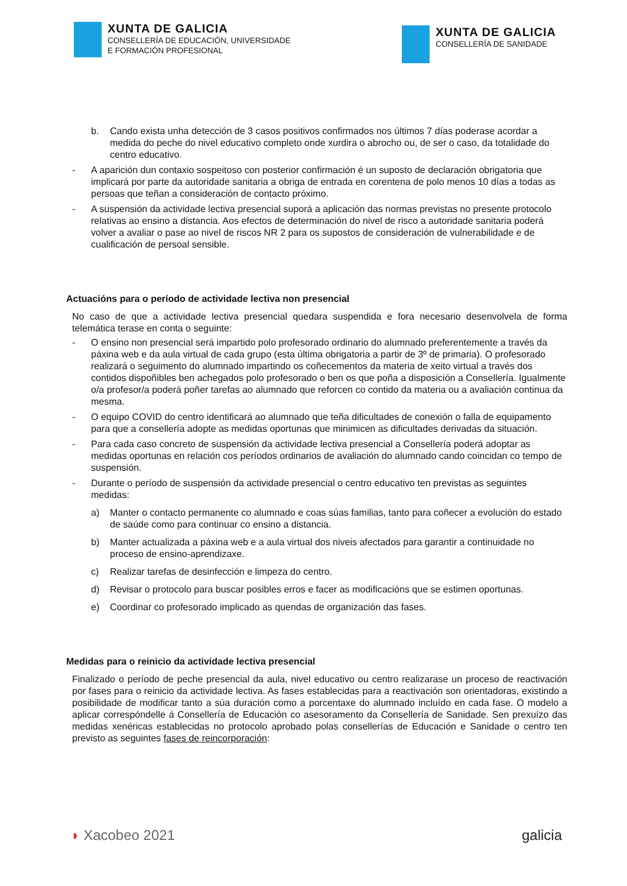XUNTA DE GALICIA
CONSELLERÍA DE EDUCACIÓN, UNIVERSIDADE
E FORMACIÓN PROFESIONAL
XUNTA DE GALICIA
CONSELLERÍA DE SANIDADE
b. Cando exista unha detección de 3 casos positivos confirmados nos últimos 7 días poderase acordar a medida do peche do nivel educativo completo onde xurdira o abrocho ou, de ser o caso, da totalidade do centro educativo.
- A aparición dun contaxio sospeitoso con posterior confirmación é un suposto de declaración obrigatoria que implicará por parte da autoridade sanitaria a obriga de entrada en corentena de polo menos 10 días a todas as persoas que teñan a consideración de contacto próximo.
- A suspensión da actividade lectiva presencial suporá a aplicación das normas previstas no presente protocolo relativas ao ensino a distancia. Aos efectos de determinación do nivel de risco a autoridade sanitaria poderá volver a avaliar o pase ao nivel de riscos NR 2 para os supostos de consideración de vulnerabilidade e de cualificación de persoal sensible.
Actuacións para o período de actividade lectiva non presencial
No caso de que a actividade lectiva presencial quedara suspendida e fora necesario desenvolvela de forma telemática terase en conta o seguinte:
- O ensino non presencial será impartido polo profesorado ordinario do alumnado preferentemente a través da páxina web e da aula virtual de cada grupo (esta última obrigatoria a partir de 3º de primaria). O profesorado realizará o seguimento do alumnado impartindo os coñecementos da materia de xeito virtual a través dos contidos dispoñibles ben achegados polo profesorado o ben os que poña a disposición a Consellería. Igualmente o/a profesor/a poderá poñer tarefas ao alumnado que reforcen co contido da materia ou a avaliación continua da mesma.
- O equipo COVID do centro identificará ao alumnado que teña dificultades de conexión o falla de equipamento para que a consellería adopte as medidas oportunas que minimicen as dificultades derivadas da situación.
- Para cada caso concreto de suspensión da actividade lectiva presencial a Consellería poderá adoptar as medidas oportunas en relación cos períodos ordinarios de avaliación do alumnado cando coincidan co tempo de suspensión.
- Durante o período de suspensión da actividade presencial o centro educativo ten previstas as seguintes medidas:
a) Manter o contacto permanente co alumnado e coas súas familias, tanto para coñecer a evolución do estado de saúde como para continuar co ensino a distancia.
b) Manter actualizada a páxina web e a aula virtual dos niveis afectados para garantir a continuidade no proceso de ensino-aprendizaxe.
c) Realizar tarefas de desinfección e limpeza do centro.
d) Revisar o protocolo para buscar posibles erros e facer as modificacións que se estimen oportunas.
e) Coordinar co profesorado implicado as quendas de organización das fases.
Medidas para o reinicio da actividade lectiva presencial
Finalizado o período de peche presencial da aula, nivel educativo ou centro realizarase un proceso de reactivación por fases para o reinicio da actividade lectiva. As fases establecidas para a reactivación son orientadoras, existindo a posibilidade de modificar tanto a súa duración como a porcentaxe do alumnado incluído en cada fase. O modelo a aplicar correspóndelle á Consellería de Educación co asesoramento da Consellería de Sanidade. Sen prexuízo das medidas xenéricas establecidas no protocolo aprobado polas consellerías de Educación e Sanidade o centro ten previsto as seguintes fases de reincorporación:
◗ Xacobeo 2021 galicia